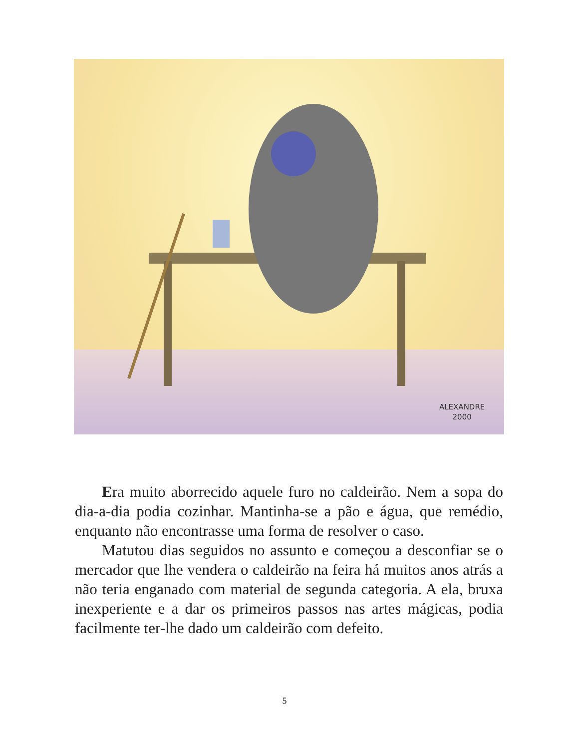ALEXANDRE
2000
Era muito aborrecido aquele furo no caldeirão. Nem a sopa do dia-a-dia podia cozinhar. Mantinha-se a pão e água, que remédio, enquanto não encontrasse uma forma de resolver o caso.
Matutou dias seguidos no assunto e começou a desconfiar se o mercador que lhe vendera o caldeirão na feira há muitos anos atrás a não teria enganado com material de segunda categoria. A ela, bruxa inexperiente e a dar os primeiros passos nas artes mágicas, podia facilmente ter-lhe dado um caldeirão com defeito.
5